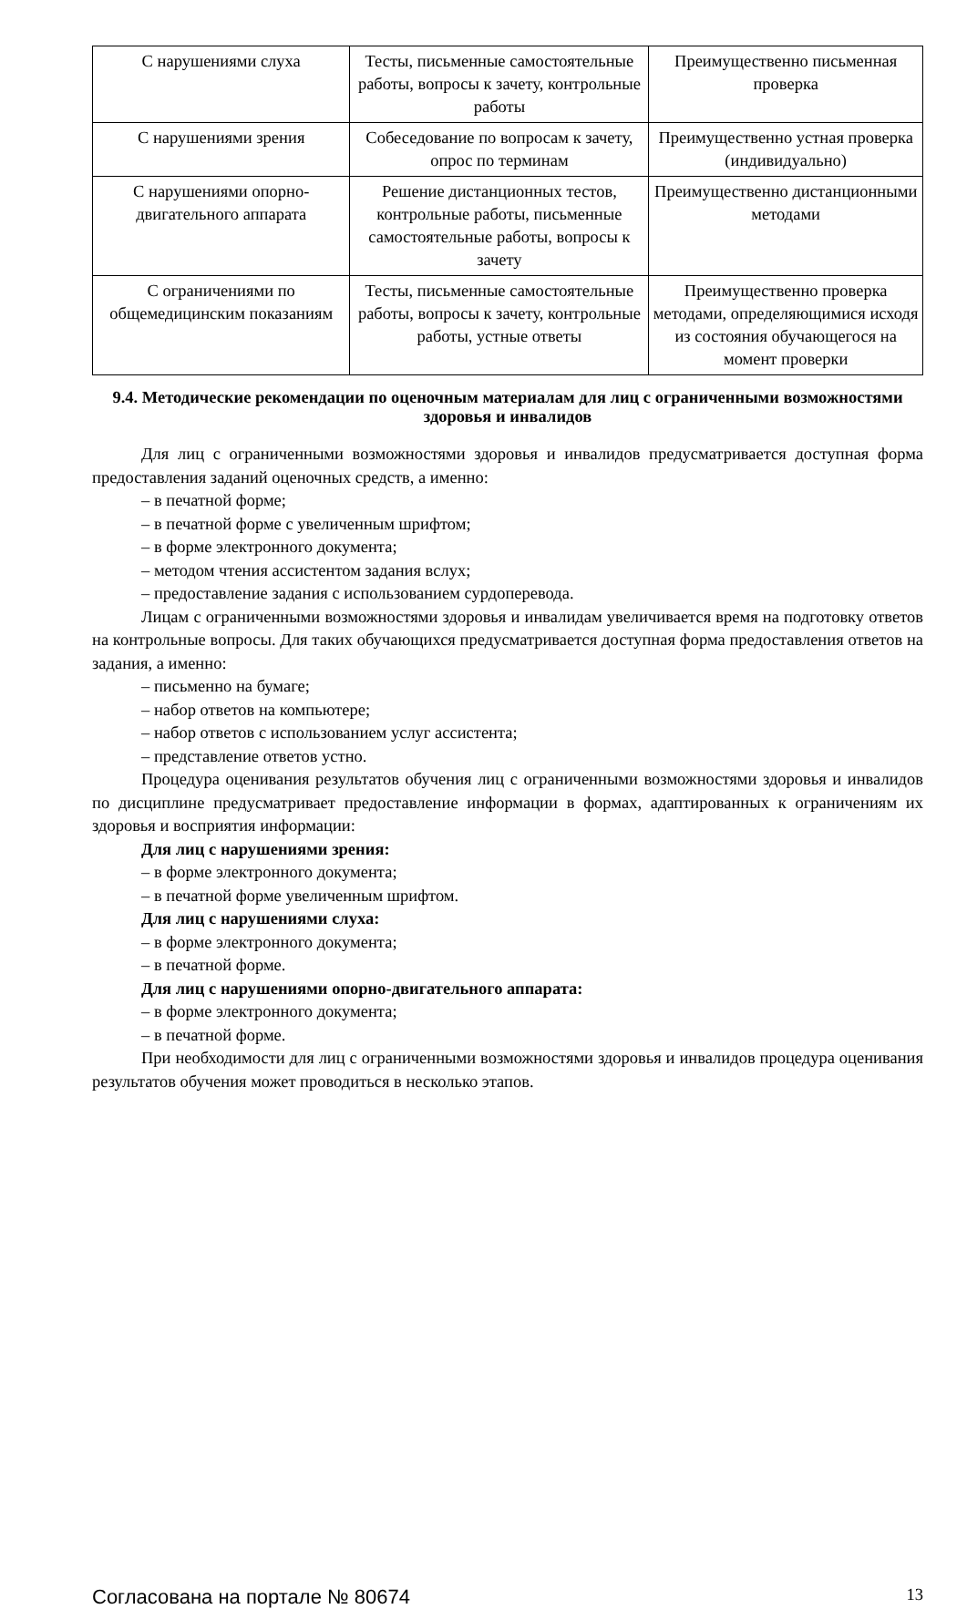| С нарушениями слуха | Тесты, письменные самостоятельные работы, вопросы к зачету, контрольные работы | Преимущественно письменная проверка |
| С нарушениями зрения | Собеседование по вопросам к зачету, опрос по терминам | Преимущественно устная проверка (индивидуально) |
| С нарушениями опорно-двигательного аппарата | Решение дистанционных тестов, контрольные работы, письменные самостоятельные работы, вопросы к зачету | Преимущественно дистанционными методами |
| С ограничениями по общемедицинским показаниям | Тесты, письменные самостоятельные работы, вопросы к зачету, контрольные работы, устные ответы | Преимущественно проверка методами, определяющимися исходя из состояния обучающегося на момент проверки |
9.4. Методические рекомендации по оценочным материалам для лиц с ограниченными возможностями здоровья и инвалидов
Для лиц с ограниченными возможностями здоровья и инвалидов предусматривается доступная форма предоставления заданий оценочных средств, а именно:
– в печатной форме;
– в печатной форме с увеличенным шрифтом;
– в форме электронного документа;
– методом чтения ассистентом задания вслух;
– предоставление задания с использованием сурдоперевода.
Лицам с ограниченными возможностями здоровья и инвалидам увеличивается время на подготовку ответов на контрольные вопросы. Для таких обучающихся предусматривается доступная форма предоставления ответов на задания, а именно:
– письменно на бумаге;
– набор ответов на компьютере;
– набор ответов с использованием услуг ассистента;
– представление ответов устно.
Процедура оценивания результатов обучения лиц с ограниченными возможностями здоровья и инвалидов по дисциплине предусматривает предоставление информации в формах, адаптированных к ограничениям их здоровья и восприятия информации:
Для лиц с нарушениями зрения:
– в форме электронного документа;
– в печатной форме увеличенным шрифтом.
Для лиц с нарушениями слуха:
– в форме электронного документа;
– в печатной форме.
Для лиц с нарушениями опорно-двигательного аппарата:
– в форме электронного документа;
– в печатной форме.
При необходимости для лиц с ограниченными возможностями здоровья и инвалидов процедура оценивания результатов обучения может проводиться в несколько этапов.
Согласована на портале № 80674 13